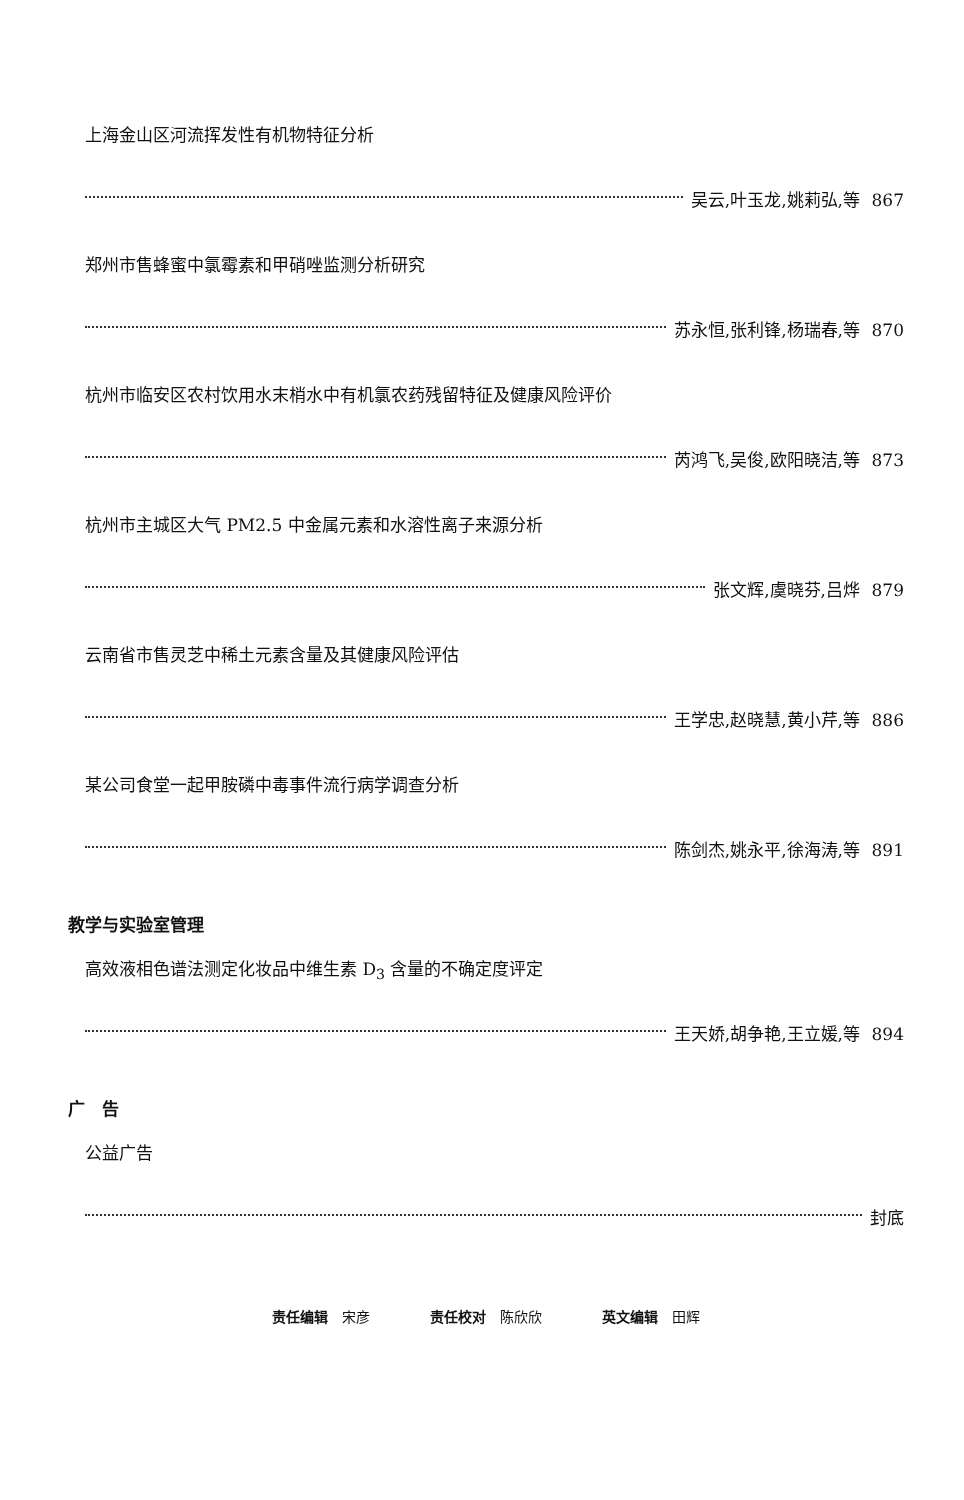上海金山区河流挥发性有机物特征分析
吴云,叶玉龙,姚莉弘,等 867
郑州市售蜂蜜中氯霉素和甲硝唑监测分析研究
苏永恒,张利锋,杨瑞春,等 870
杭州市临安区农村饮用水末梢水中有机氯农药残留特征及健康风险评价
芮鸿飞,吴俊,欧阳晓洁,等 873
杭州市主城区大气 PM2.5 中金属元素和水溶性离子来源分析
张文辉,虞晓芬,吕烨 879
云南省市售灵芝中稀土元素含量及其健康风险评估
王学忠,赵晓慧,黄小芹,等 886
某公司食堂一起甲胺磷中毒事件流行病学调查分析
陈剑杰,姚永平,徐海涛,等 891
教学与实验室管理
高效液相色谱法测定化妆品中维生素 D<sub>3</sub> 含量的不确定度评定
王天娇,胡争艳,王立媛,等 894
广　告
公益广告
封底
责任编辑 宋彦 责任校对 陈欣欣 英文编辑 田辉